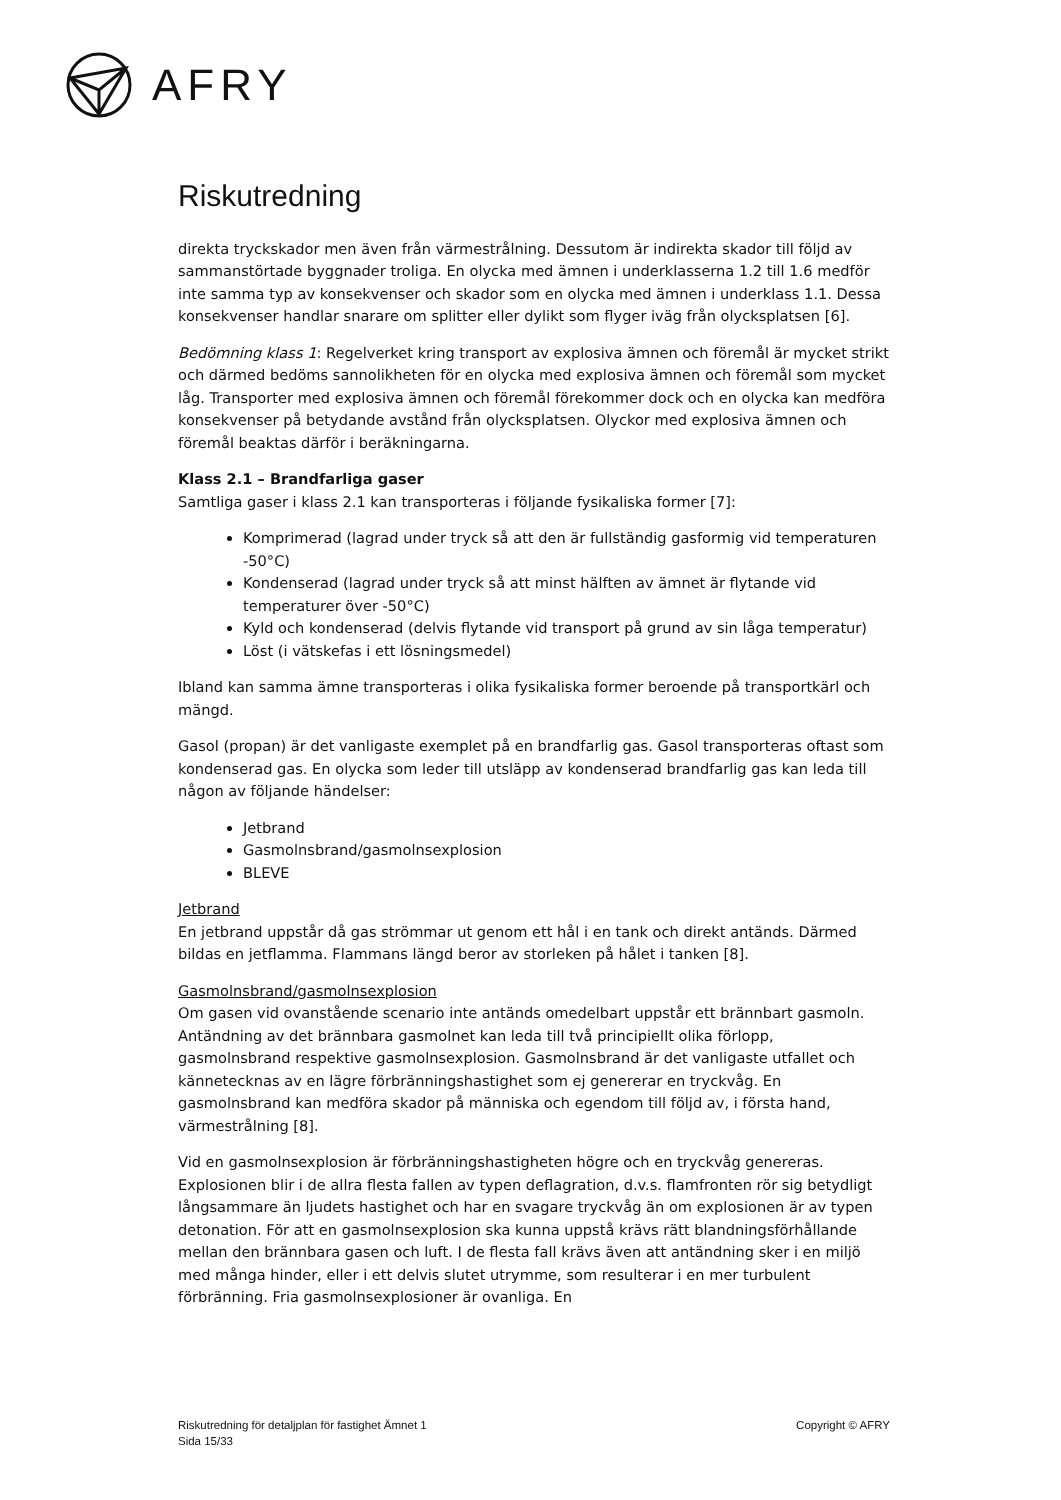AFRY
Riskutredning
direkta tryckskador men även från värmestrålning. Dessutom är indirekta skador till följd av sammanstörtade byggnader troliga. En olycka med ämnen i underklasserna 1.2 till 1.6 medför inte samma typ av konsekvenser och skador som en olycka med ämnen i underklass 1.1. Dessa konsekvenser handlar snarare om splitter eller dylikt som flyger iväg från olycksplatsen [6].
Bedömning klass 1: Regelverket kring transport av explosiva ämnen och föremål är mycket strikt och därmed bedöms sannolikheten för en olycka med explosiva ämnen och föremål som mycket låg. Transporter med explosiva ämnen och föremål förekommer dock och en olycka kan medföra konsekvenser på betydande avstånd från olycksplatsen. Olyckor med explosiva ämnen och föremål beaktas därför i beräkningarna.
Klass 2.1 – Brandfarliga gaser
Samtliga gaser i klass 2.1 kan transporteras i följande fysikaliska former [7]:
Komprimerad (lagrad under tryck så att den är fullständig gasformig vid temperaturen -50°C)
Kondenserad (lagrad under tryck så att minst hälften av ämnet är flytande vid temperaturer över -50°C)
Kyld och kondenserad (delvis flytande vid transport på grund av sin låga temperatur)
Löst (i vätskefas i ett lösningsmedel)
Ibland kan samma ämne transporteras i olika fysikaliska former beroende på transportkärl och mängd.
Gasol (propan) är det vanligaste exemplet på en brandfarlig gas. Gasol transporteras oftast som kondenserad gas. En olycka som leder till utsläpp av kondenserad brandfarlig gas kan leda till någon av följande händelser:
Jetbrand
Gasmolnsbrand/gasmolnsexplosion
BLEVE
Jetbrand
En jetbrand uppstår då gas strömmar ut genom ett hål i en tank och direkt antänds. Därmed bildas en jetflamma. Flammans längd beror av storleken på hålet i tanken [8].
Gasmolnsbrand/gasmolnsexplosion
Om gasen vid ovanstående scenario inte antänds omedelbart uppstår ett brännbart gasmoln. Antändning av det brännbara gasmolnet kan leda till två principiellt olika förlopp, gasmolnsbrand respektive gasmolnsexplosion. Gasmolnsbrand är det vanligaste utfallet och kännetecknas av en lägre förbränningshastighet som ej genererar en tryckvåg. En gasmolnsbrand kan medföra skador på människa och egendom till följd av, i första hand, värmestrålning [8].
Vid en gasmolnsexplosion är förbränningshastigheten högre och en tryckvåg genereras. Explosionen blir i de allra flesta fallen av typen deflagration, d.v.s. flamfronten rör sig betydligt långsammare än ljudets hastighet och har en svagare tryckvåg än om explosionen är av typen detonation. För att en gasmolnsexplosion ska kunna uppstå krävs rätt blandningsförhållande mellan den brännbara gasen och luft. I de flesta fall krävs även att antändning sker i en miljö med många hinder, eller i ett delvis slutet utrymme, som resulterar i en mer turbulent förbränning. Fria gasmolnsexplosioner är ovanliga. En
Riskutredning för detaljplan för fastighet Ämnet 1
Sida 15/33
Copyright © AFRY